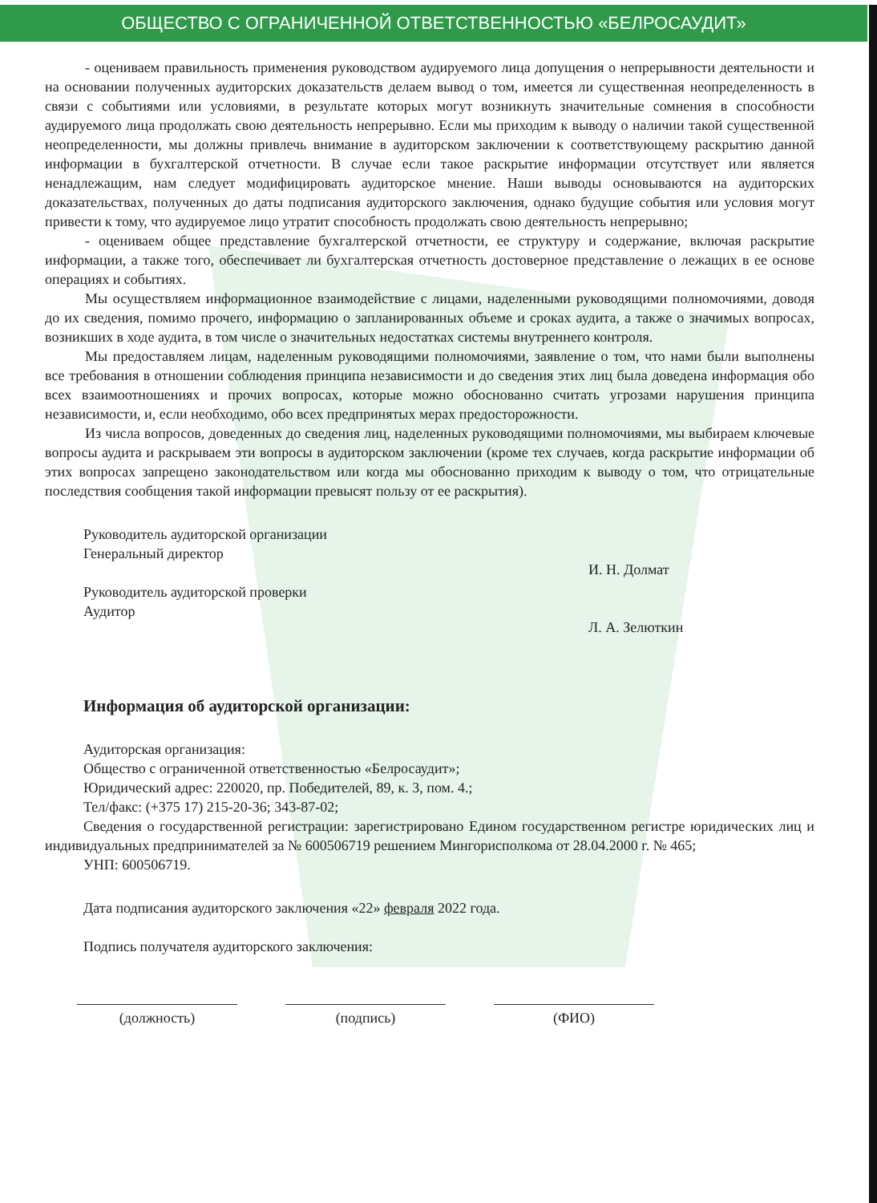ОБЩЕСТВО С ОГРАНИЧЕННОЙ ОТВЕТСТВЕННОСТЬЮ «БЕЛРОСАУДИТ»
- оцениваем правильность применения руководством аудируемого лица допущения о непрерывности деятельности и на основании полученных аудиторских доказательств делаем вывод о том, имеется ли существенная неопределенность в связи с событиями или условиями, в результате которых могут возникнуть значительные сомнения в способности аудируемого лица продолжать свою деятельность непрерывно. Если мы приходим к выводу о наличии такой существенной неопределенности, мы должны привлечь внимание в аудиторском заключении к соответствующему раскрытию данной информации в бухгалтерской отчетности. В случае если такое раскрытие информации отсутствует или является ненадлежащим, нам следует модифицировать аудиторское мнение. Наши выводы основываются на аудиторских доказательствах, полученных до даты подписания аудиторского заключения, однако будущие события или условия могут привести к тому, что аудируемое лицо утратит способность продолжать свою деятельность непрерывно;
- оцениваем общее представление бухгалтерской отчетности, ее структуру и содержание, включая раскрытие информации, а также того, обеспечивает ли бухгалтерская отчетность достоверное представление о лежащих в ее основе операциях и событиях.
Мы осуществляем информационное взаимодействие с лицами, наделенными руководящими полномочиями, доводя до их сведения, помимо прочего, информацию о запланированных объеме и сроках аудита, а также о значимых вопросах, возникших в ходе аудита, в том числе о значительных недостатках системы внутреннего контроля.
Мы предоставляем лицам, наделенным руководящими полномочиями, заявление о том, что нами были выполнены все требования в отношении соблюдения принципа независимости и до сведения этих лиц была доведена информация обо всех взаимоотношениях и прочих вопросах, которые можно обоснованно считать угрозами нарушения принципа независимости, и, если необходимо, обо всех предпринятых мерах предосторожности.
Из числа вопросов, доведенных до сведения лиц, наделенных руководящими полномочиями, мы выбираем ключевые вопросы аудита и раскрываем эти вопросы в аудиторском заключении (кроме тех случаев, когда раскрытие информации об этих вопросах запрещено законодательством или когда мы обоснованно приходим к выводу о том, что отрицательные последствия сообщения такой информации превысят пользу от ее раскрытия).
Руководитель аудиторской организации
Генеральный директор
Руководитель аудиторской проверки
Аудитор
И. Н. Долмат
Л. А. Зелюткин
Информация об аудиторской организации:
Аудиторская организация:
Общество с ограниченной ответственностью «Белросаудит»;
Юридический адрес: 220020, пр. Победителей, 89, к. 3, пом. 4.;
Тел/факс: (+375 17) 215-20-36; 343-87-02;
Сведения о государственной регистрации: зарегистрировано Едином государственном регистре юридических лиц и индивидуальных предпринимателей за № 600506719 решением Мингорисполкома от 28.04.2000 г. № 465;
УНП: 600506719.
Дата подписания аудиторского заключения «22» февраля 2022 года.
Подпись получателя аудиторского заключения:
(должность) (подпись) (ФИО)